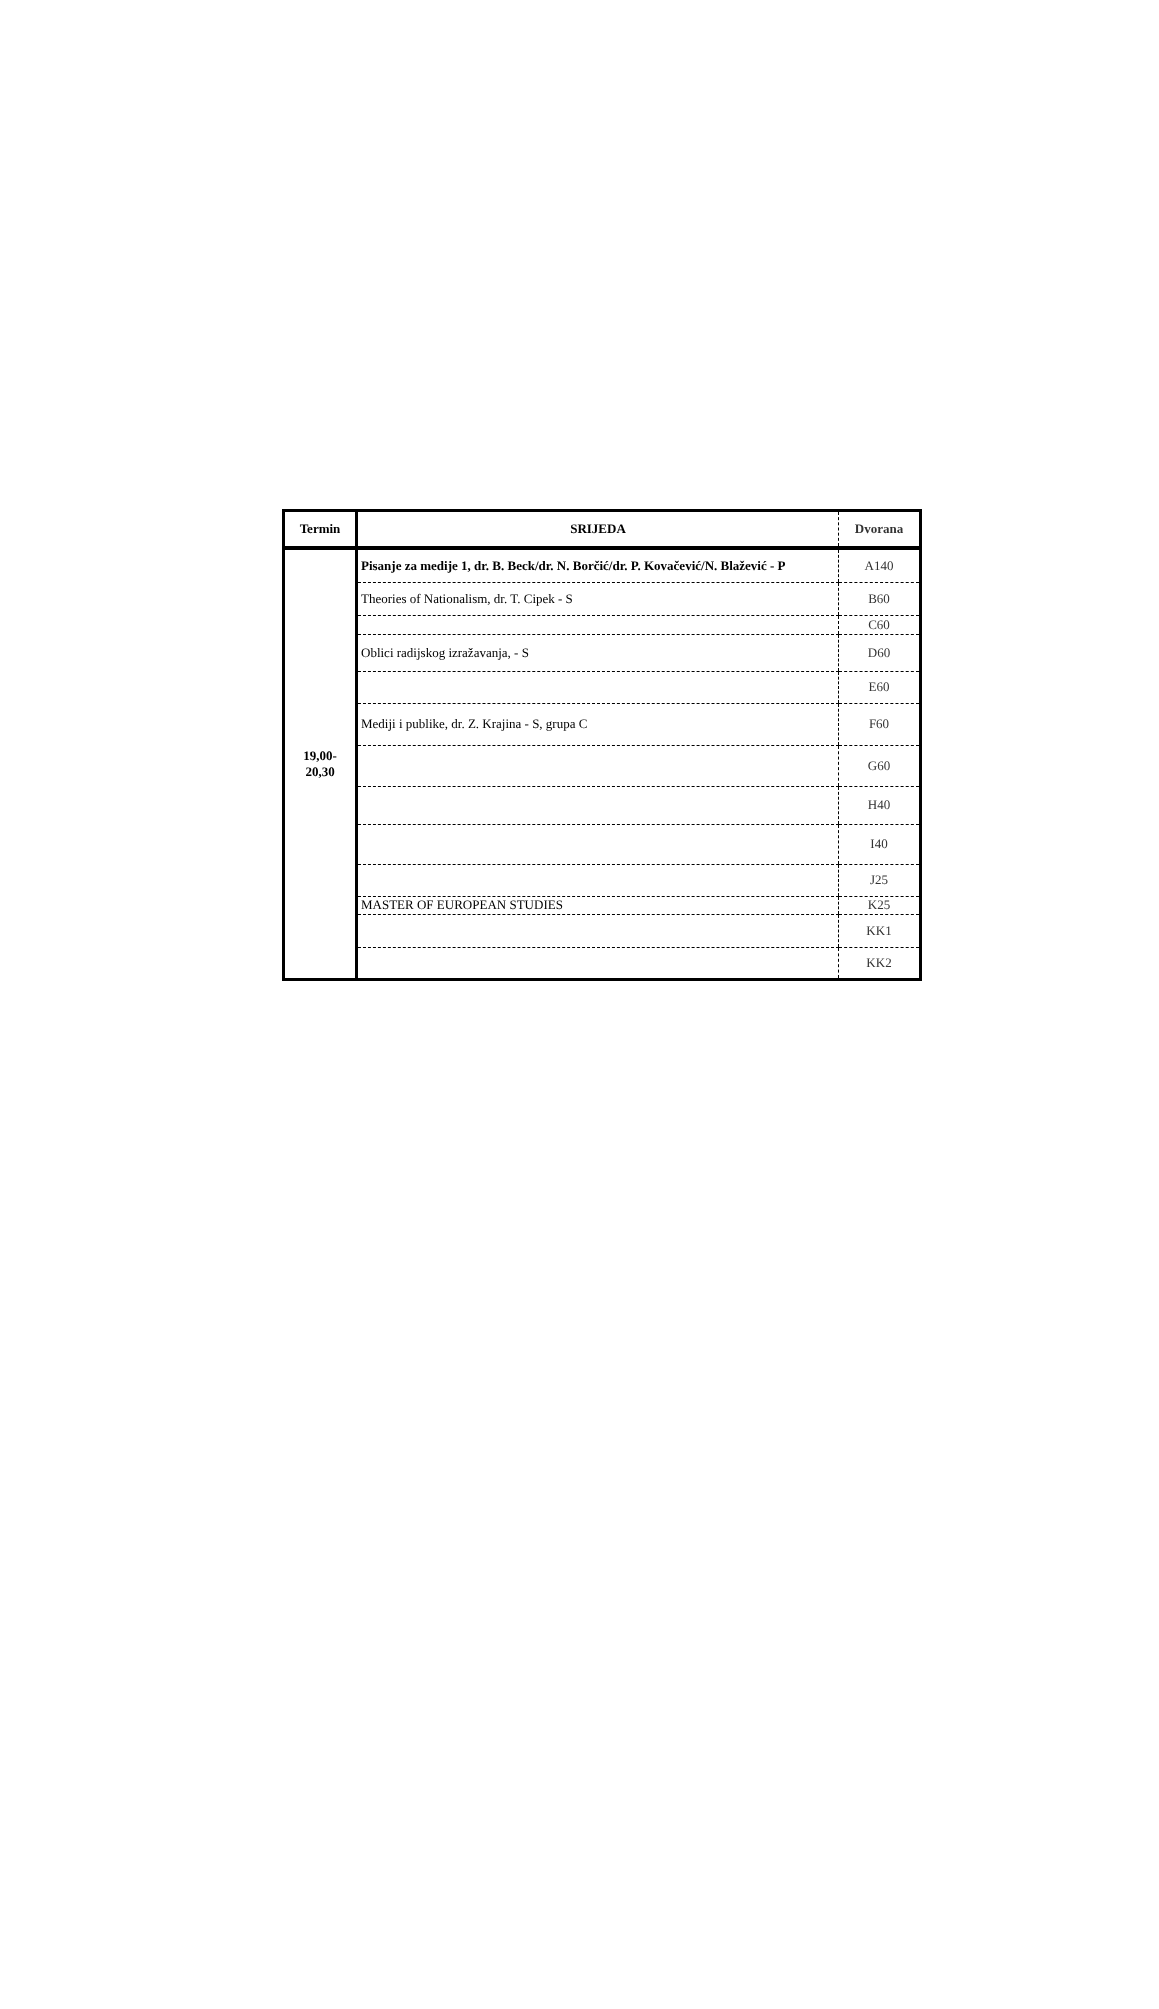| Termin | SRIJEDA | Dvorana |
| --- | --- | --- |
| 19,00- 20,30 | Pisanje za medije 1, dr. B. Beck/dr. N. Borčić/dr. P. Kovačević/N. Blažević - P | A140 |
| | Theories of Nationalism, dr. T. Cipek - S | B60 |
| | | C60 |
| | Oblici radijskog izražavanja, - S | D60 |
| | | E60 |
| | Mediji i publike, dr. Z. Krajina - S, grupa C | F60 |
| | | G60 |
| | | H40 |
| | | I40 |
| | | J25 |
| | MASTER OF EUROPEAN STUDIES | K25 |
| | | KK1 |
| | | KK2 |